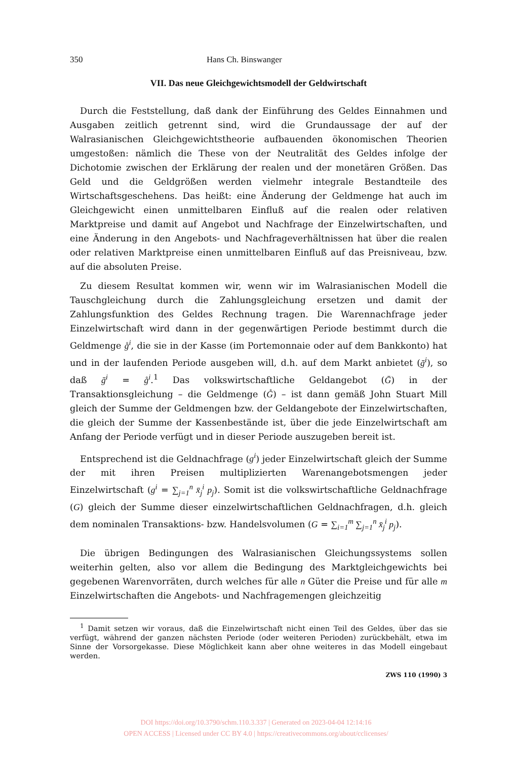350 Hans Ch. Binswanger
VII. Das neue Gleichgewichtsmodell der Geldwirtschaft
Durch die Feststellung, daß dank der Einführung des Geldes Einnahmen und Ausgaben zeitlich getrennt sind, wird die Grundaussage der auf der Walrasianischen Gleichgewichtstheorie aufbauenden ökonomischen Theorien umgestoßen: nämlich die These von der Neutralität des Geldes infolge der Dichotomie zwischen der Erklärung der realen und der monetären Größen. Das Geld und die Geldgrößen werden vielmehr integrale Bestandteile des Wirtschaftsgeschehens. Das heißt: eine Änderung der Geldmenge hat auch im Gleichgewicht einen unmittelbaren Einfluß auf die realen oder relativen Marktpreise und damit auf Angebot und Nachfrage der Einzelwirtschaften, und eine Änderung in den Angebots- und Nachfrageverhältnissen hat über die realen oder relativen Marktpreise einen unmittelbaren Einfluß auf das Preisniveau, bzw. auf die absoluten Preise.
Zu diesem Resultat kommen wir, wenn wir im Walrasianischen Modell die Tauschgleichung durch die Zahlungsgleichung ersetzen und damit der Zahlungsfunktion des Geldes Rechnung tragen. Die Warennachfrage jeder Einzelwirtschaft wird dann in der gegenwärtigen Periode bestimmt durch die Geldmenge g̊<sup>i</sup>, die sie in der Kasse (im Portemonnaie oder auf dem Bankkonto) hat und in der laufenden Periode ausgeben will, d.h. auf dem Markt anbietet (ḡ<sup>i</sup>), so daß ḡ<sup>i</sup> = g̊<sup>i</sup>.<sup>1</sup> Das volkswirtschaftliche Geldangebot (Ḡ) in der Transaktionsgleichung – die Geldmenge (G̊) – ist dann gemäß John Stuart Mill gleich der Summe der Geldmengen bzw. der Geldangebote der Einzelwirtschaften, die gleich der Summe der Kassenbestände ist, über die jede Einzelwirtschaft am Anfang der Periode verfügt und in dieser Periode auszugeben bereit ist.
Entsprechend ist die Geldnachfrage (g<sup>i</sup>) jeder Einzelwirtschaft gleich der Summe der mit ihren Preisen multiplizierten Warenangebotsmengen jeder Einzelwirtschaft (g<sup>i</sup> = ∑<sub>j=1</sub><sup>n</sup> x̄<sub>j</sub><sup>i</sup> p<sub>j</sub>). Somit ist die volkswirtschaftliche Geldnachfrage (G) gleich der Summe dieser einzelwirtschaftlichen Geldnachfragen, d.h. gleich dem nominalen Transaktions- bzw. Handelsvolumen (G = ∑<sub>i=1</sub><sup>m</sup> ∑<sub>j=1</sub><sup>n</sup> x̄<sub>j</sub><sup>i</sup> p<sub>j</sub>).
Die übrigen Bedingungen des Walrasianischen Gleichungssystems sollen weiterhin gelten, also vor allem die Bedingung des Marktgleichgewichts bei gegebenen Warenvorräten, durch welches für alle n Güter die Preise und für alle m Einzelwirtschaften die Angebots- und Nachfragemengen gleichzeitig
<sup>1</sup> Damit setzen wir voraus, daß die Einzelwirtschaft nicht einen Teil des Geldes, über das sie verfügt, während der ganzen nächsten Periode (oder weiteren Perioden) zurückbehält, etwa im Sinne der Vorsorgekasse. Diese Möglichkeit kann aber ohne weiteres in das Modell eingebaut werden.
ZWS 110 (1990) 3
DOI https://doi.org/10.3790/schm.110.3.337 | Generated on 2023-04-04 12:14:16
OPEN ACCESS | Licensed under CC BY 4.0 | https://creativecommons.org/about/cclicenses/